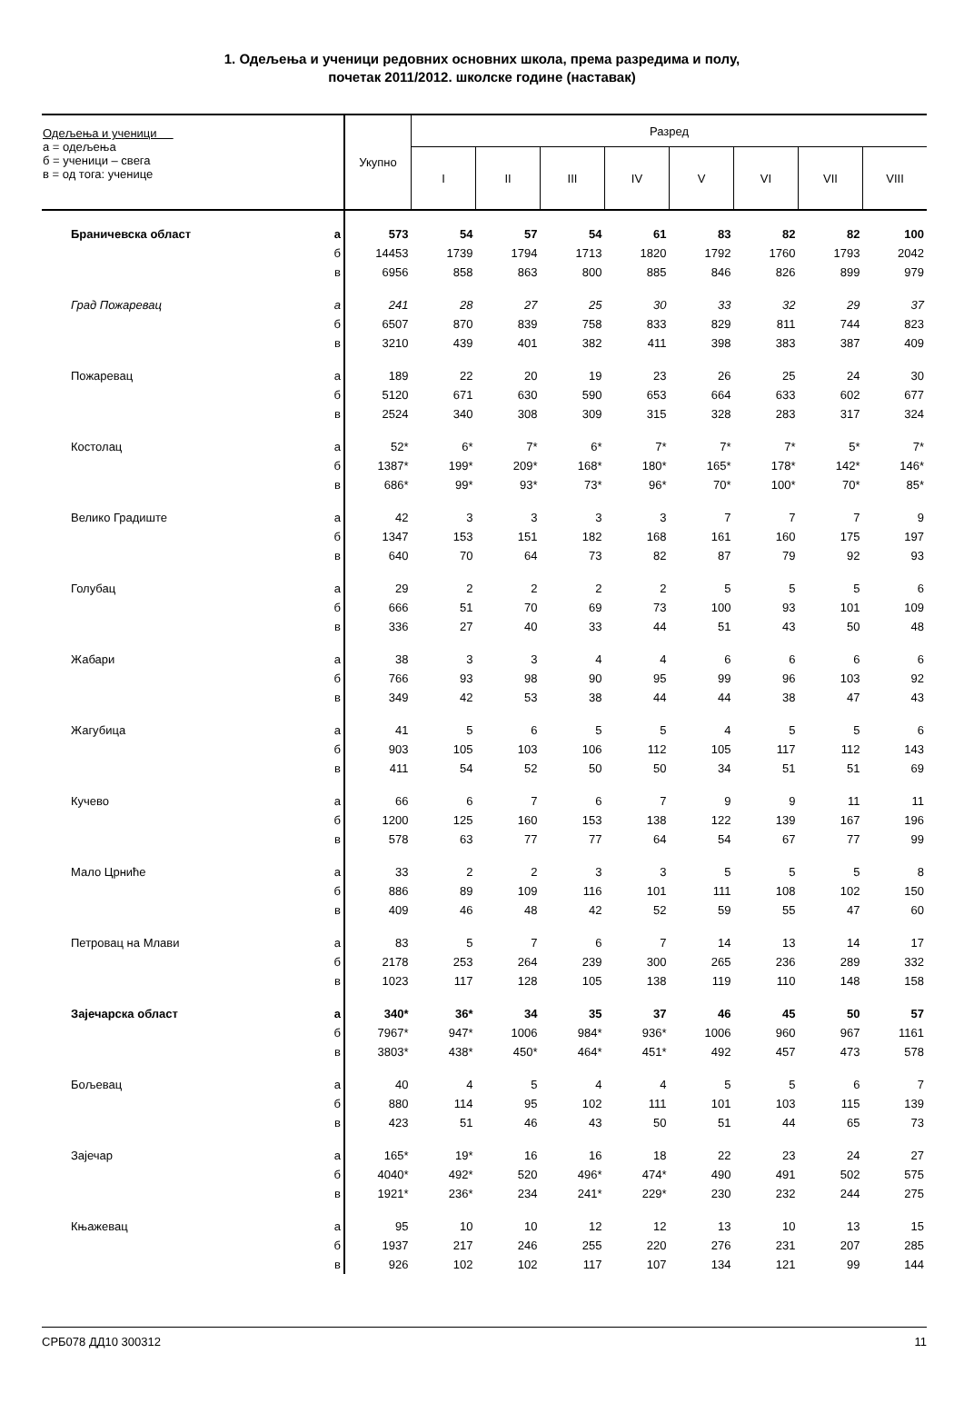1. Одељења и ученици редовних основних школа, према разредима и полу,
почетак 2011/2012. школске године (наставак)
| Одељења и ученици а = одељења б = ученици – свега в = од тога: ученице | | Укупно | Разред | | | | | | | |
| --- | --- | --- | --- | --- | --- | --- | --- | --- | --- | --- |
| | | | I | II | III | IV | V | VI | VII | VIII |
| Браничевска област | а | 573 | 54 | 57 | 54 | 61 | 83 | 82 | 82 | 100 |
| | б | 14453 | 1739 | 1794 | 1713 | 1820 | 1792 | 1760 | 1793 | 2042 |
| | в | 6956 | 858 | 863 | 800 | 885 | 846 | 826 | 899 | 979 |
| Град Пожаревац | а | 241 | 28 | 27 | 25 | 30 | 33 | 32 | 29 | 37 |
| | б | 6507 | 870 | 839 | 758 | 833 | 829 | 811 | 744 | 823 |
| | в | 3210 | 439 | 401 | 382 | 411 | 398 | 383 | 387 | 409 |
| Пожаревац | а | 189 | 22 | 20 | 19 | 23 | 26 | 25 | 24 | 30 |
| | б | 5120 | 671 | 630 | 590 | 653 | 664 | 633 | 602 | 677 |
| | в | 2524 | 340 | 308 | 309 | 315 | 328 | 283 | 317 | 324 |
| Костолац | а | 52* | 6* | 7* | 6* | 7* | 7* | 7* | 5* | 7* |
| | б | 1387* | 199* | 209* | 168* | 180* | 165* | 178* | 142* | 146* |
| | в | 686* | 99* | 93* | 73* | 96* | 70* | 100* | 70* | 85* |
| Велико Градиште | а | 42 | 3 | 3 | 3 | 3 | 7 | 7 | 7 | 9 |
| | б | 1347 | 153 | 151 | 182 | 168 | 161 | 160 | 175 | 197 |
| | в | 640 | 70 | 64 | 73 | 82 | 87 | 79 | 92 | 93 |
| Голубац | а | 29 | 2 | 2 | 2 | 2 | 5 | 5 | 5 | 6 |
| | б | 666 | 51 | 70 | 69 | 73 | 100 | 93 | 101 | 109 |
| | в | 336 | 27 | 40 | 33 | 44 | 51 | 43 | 50 | 48 |
| Жабари | а | 38 | 3 | 3 | 4 | 4 | 6 | 6 | 6 | 6 |
| | б | 766 | 93 | 98 | 90 | 95 | 99 | 96 | 103 | 92 |
| | в | 349 | 42 | 53 | 38 | 44 | 44 | 38 | 47 | 43 |
| Жагубица | а | 41 | 5 | 6 | 5 | 5 | 4 | 5 | 5 | 6 |
| | б | 903 | 105 | 103 | 106 | 112 | 105 | 117 | 112 | 143 |
| | в | 411 | 54 | 52 | 50 | 50 | 34 | 51 | 51 | 69 |
| Кучево | а | 66 | 6 | 7 | 6 | 7 | 9 | 9 | 11 | 11 |
| | б | 1200 | 125 | 160 | 153 | 138 | 122 | 139 | 167 | 196 |
| | в | 578 | 63 | 77 | 77 | 64 | 54 | 67 | 77 | 99 |
| Мало Црниће | а | 33 | 2 | 2 | 3 | 3 | 5 | 5 | 5 | 8 |
| | б | 886 | 89 | 109 | 116 | 101 | 111 | 108 | 102 | 150 |
| | в | 409 | 46 | 48 | 42 | 52 | 59 | 55 | 47 | 60 |
| Петровац на Млави | а | 83 | 5 | 7 | 6 | 7 | 14 | 13 | 14 | 17 |
| | б | 2178 | 253 | 264 | 239 | 300 | 265 | 236 | 289 | 332 |
| | в | 1023 | 117 | 128 | 105 | 138 | 119 | 110 | 148 | 158 |
| Зајечарска област | а | 340* | 36* | 34 | 35 | 37 | 46 | 45 | 50 | 57 |
| | б | 7967* | 947* | 1006 | 984* | 936* | 1006 | 960 | 967 | 1161 |
| | в | 3803* | 438* | 450* | 464* | 451* | 492 | 457 | 473 | 578 |
| Бољевац | а | 40 | 4 | 5 | 4 | 4 | 5 | 5 | 6 | 7 |
| | б | 880 | 114 | 95 | 102 | 111 | 101 | 103 | 115 | 139 |
| | в | 423 | 51 | 46 | 43 | 50 | 51 | 44 | 65 | 73 |
| Зајечар | а | 165* | 19* | 16 | 16 | 18 | 22 | 23 | 24 | 27 |
| | б | 4040* | 492* | 520 | 496* | 474* | 490 | 491 | 502 | 575 |
| | в | 1921* | 236* | 234 | 241* | 229* | 230 | 232 | 244 | 275 |
| Књажевац | а | 95 | 10 | 10 | 12 | 12 | 13 | 10 | 13 | 15 |
| | б | 1937 | 217 | 246 | 255 | 220 | 276 | 231 | 207 | 285 |
| | в | 926 | 102 | 102 | 117 | 107 | 134 | 121 | 99 | 144 |
СРБ078 ДД10 300312 11